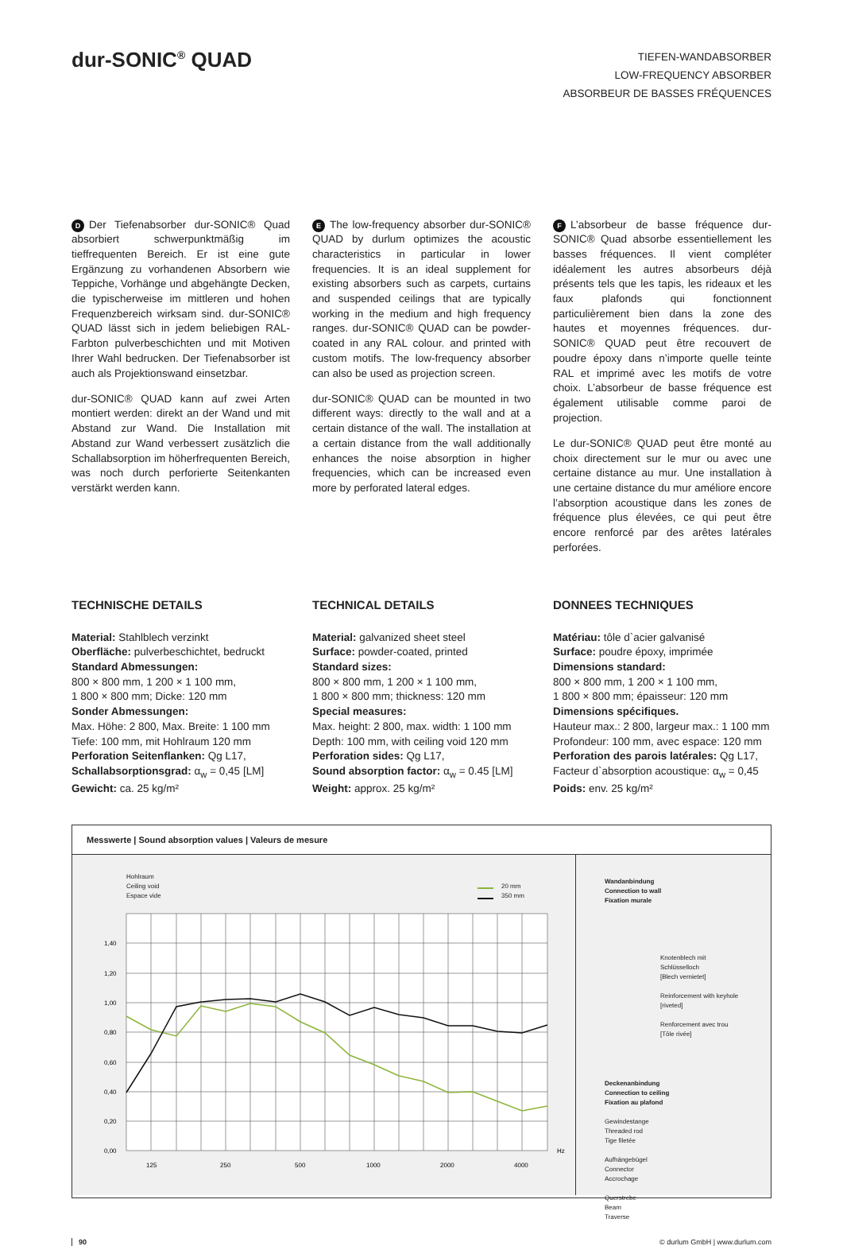dur-SONIC<sup>®</sup> QUAD
TIEFEN-WANDABSORBER
LOW-FREQUENCY ABSORBER
ABSORBEUR DE BASSES FRÉQUENCES
D Der Tiefenabsorber dur-SONIC® Quad absorbiert schwerpunktmäßig im tieffrequenten Bereich. Er ist eine gute Ergänzung zu vorhandenen Absorbern wie Teppiche, Vorhänge und abgehängte Decken, die typischerweise im mittleren und hohen Frequenzbereich wirksam sind. dur-SONIC® QUAD lässt sich in jedem beliebigen RAL-Farbton pulverbeschichten und mit Motiven Ihrer Wahl bedrucken. Der Tiefenabsorber ist auch als Projektionswand einsetzbar.
dur-SONIC® QUAD kann auf zwei Arten montiert werden: direkt an der Wand und mit Abstand zur Wand. Die Installation mit Abstand zur Wand verbessert zusätzlich die Schallabsorption im höherfrequenten Bereich, was noch durch perforierte Seitenkanten verstärkt werden kann.
E The low-frequency absorber dur-SONIC® QUAD by durlum optimizes the acoustic characteristics in particular in lower frequencies. It is an ideal supplement for existing absorbers such as carpets, curtains and suspended ceilings that are typically working in the medium and high frequency ranges. dur-SONIC® QUAD can be powder-coated in any RAL colour. and printed with custom motifs. The low-frequency absorber can also be used as projection screen.
dur-SONIC® QUAD can be mounted in two different ways: directly to the wall and at a certain distance of the wall. The installation at a certain distance from the wall additionally enhances the noise absorption in higher frequencies, which can be increased even more by perforated lateral edges.
F L’absorbeur de basse fréquence dur-SONIC® Quad absorbe essentiellement les basses fréquences. Il vient compléter idéalement les autres absorbeurs déjà présents tels que les tapis, les rideaux et les faux plafonds qui fonctionnent particulièrement bien dans la zone des hautes et moyennes fréquences. dur-SONIC® QUAD peut être recouvert de poudre époxy dans n’importe quelle teinte RAL et imprimé avec les motifs de votre choix. L’absorbeur de basse fréquence est également utilisable comme paroi de projection.
Le dur-SONIC® QUAD peut être monté au choix directement sur le mur ou avec une certaine distance au mur. Une installation à une certaine distance du mur améliore encore l’absorption acoustique dans les zones de fréquence plus élevées, ce qui peut être encore renforcé par des arêtes latérales perforées.
TECHNISCHE DETAILS
Material: Stahlblech verzinkt
Oberfläche: pulverbeschichtet, bedruckt
Standard Abmessungen:
800 × 800 mm, 1 200 × 1 100 mm,
1 800 × 800 mm; Dicke: 120 mm
Sonder Abmessungen:
Max. Höhe: 2 800, Max. Breite: 1 100 mm
Tiefe: 100 mm, mit Hohlraum 120 mm
Perforation Seitenflanken: Qg L17,
Schallabsorptionsgrad: α<sub>w</sub> = 0,45 [LM]
Gewicht: ca. 25 kg/m²
TECHNICAL DETAILS
Material: galvanized sheet steel
Surface: powder-coated, printed
Standard sizes:
800 × 800 mm, 1 200 × 1 100 mm,
1 800 × 800 mm; thickness: 120 mm
Special measures:
Max. height: 2 800, max. width: 1 100 mm
Depth: 100 mm, with ceiling void 120 mm
Perforation sides: Qg L17,
Sound absorption factor: α<sub>w</sub> = 0.45 [LM]
Weight: approx. 25 kg/m²
DONNEES TECHNIQUES
Matériau: tôle d`acier galvanisé
Surface: poudre époxy, imprimée
Dimensions standard:
800 × 800 mm, 1 200 × 1 100 mm,
1 800 × 800 mm; épaisseur: 120 mm
Dimensions spécifiques.
Hauteur max.: 2 800, largeur max.: 1 100 mm
Profondeur: 100 mm, avec espace: 120 mm
Perforation des parois latérales: Qg L17,
Facteur d`absorption acoustique: α<sub>w</sub> = 0,45
Poids: env. 25 kg/m²
Messwerte | Sound absorption values | Valeurs de mesure
Hohlraum
Ceiling void
Espace vide
20 mm
350 mm
1,40
1,20
1,00
0,80
0,60
0,40
0,20
0,00
Hz
125
250
500
1000
2000
4000
Wandanbindung
Connection to wall
Fixation murale
Knotenblech mit Schlüsselloch
[Blech vernietet]
Reinforcement with keyhole
[riveted]
Renforcement avec trou
[Tôle rivée]
Deckenanbindung
Connection to ceiling
Fixation au plafond
Gewindestange
Threaded rod
Tige filetée
Aufhängebügel
Connector
Accrochage
Querstrebe
Beam
Traverse
90 © durlum GmbH | www.durlum.com